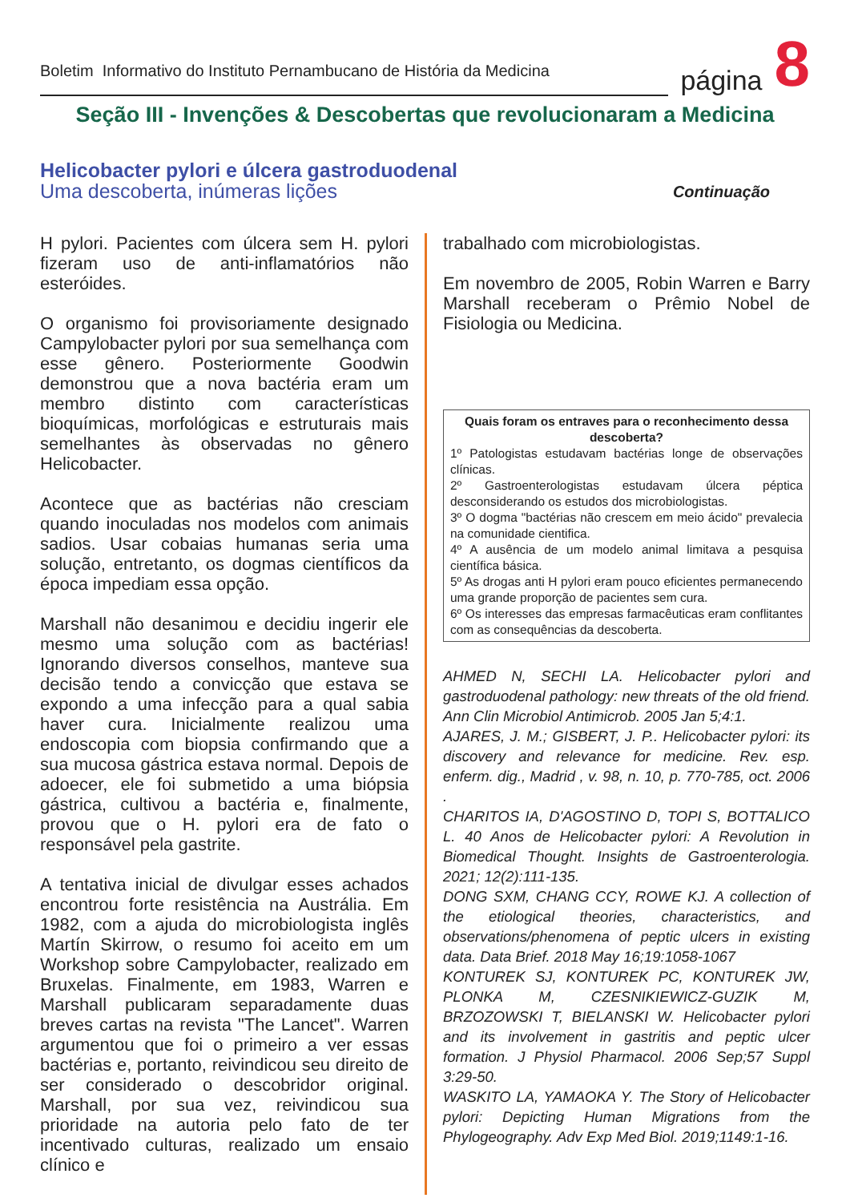Boletim Informativo do Instituto Pernambucano de História da Medicina
página 8
Seção III - Invenções & Descobertas que revolucionaram a Medicina
Helicobacter pylori e úlcera gastroduodenal
Uma descoberta, inúmeras lições
Continuação
H pylori. Pacientes com úlcera sem H. pylori fizeram uso de anti-inflamatórios não esteróides.
O organismo foi provisoriamente designado Campylobacter pylori por sua semelhança com esse gênero. Posteriormente Goodwin demonstrou que a nova bactéria eram um membro distinto com características bioquímicas, morfológicas e estruturais mais semelhantes às observadas no gênero Helicobacter.
Acontece que as bactérias não cresciam quando inoculadas nos modelos com animais sadios. Usar cobaias humanas seria uma solução, entretanto, os dogmas científicos da época impediam essa opção.
Marshall não desanimou e decidiu ingerir ele mesmo uma solução com as bactérias! Ignorando diversos conselhos, manteve sua decisão tendo a convicção que estava se expondo a uma infecção para a qual sabia haver cura. Inicialmente realizou uma endoscopia com biopsia confirmando que a sua mucosa gástrica estava normal. Depois de adoecer, ele foi submetido a uma biópsia gástrica, cultivou a bactéria e, finalmente, provou que o H. pylori era de fato o responsável pela gastrite.
A tentativa inicial de divulgar esses achados encontrou forte resistência na Austrália. Em 1982, com a ajuda do microbiologista inglês Martín Skirrow, o resumo foi aceito em um Workshop sobre Campylobacter, realizado em Bruxelas. Finalmente, em 1983, Warren e Marshall publicaram separadamente duas breves cartas na revista "The Lancet". Warren argumentou que foi o primeiro a ver essas bactérias e, portanto, reivindicou seu direito de ser considerado o descobridor original. Marshall, por sua vez, reivindicou sua prioridade na autoria pelo fato de ter incentivado culturas, realizado um ensaio clínico e
trabalhado com microbiologistas.
Em novembro de 2005, Robin Warren e Barry Marshall receberam o Prêmio Nobel de Fisiologia ou Medicina.
Quais foram os entraves para o reconhecimento dessa descoberta?
1º Patologistas estudavam bactérias longe de observações clínicas.
2º Gastroenterologistas estudavam úlcera péptica desconsiderando os estudos dos microbiologistas.
3º O dogma "bactérias não crescem em meio ácido" prevalecia na comunidade cientifica.
4º A ausência de um modelo animal limitava a pesquisa científica básica.
5º As drogas anti H pylori eram pouco eficientes permanecendo uma grande proporção de pacientes sem cura.
6º Os interesses das empresas farmacêuticas eram conflitantes com as consequências da descoberta.
AHMED N, SECHI LA. Helicobacter pylori and gastroduodenal pathology: new threats of the old friend. Ann Clin Microbiol Antimicrob. 2005 Jan 5;4:1.
AJARES, J. M.; GISBERT, J. P.. Helicobacter pylori: its discovery and relevance for medicine. Rev. esp. enferm. dig., Madrid , v. 98, n. 10, p. 770-785, oct. 2006 .
CHARITOS IA, D'AGOSTINO D, TOPI S, BOTTALICO L. 40 Anos de Helicobacter pylori: A Revolution in Biomedical Thought. Insights de Gastroenterologia. 2021; 12(2):111-135.
DONG SXM, CHANG CCY, ROWE KJ. A collection of the etiological theories, characteristics, and observations/phenomena of peptic ulcers in existing data. Data Brief. 2018 May 16;19:1058-1067
KONTUREK SJ, KONTUREK PC, KONTUREK JW, PLONKA M, CZESNIKIEWICZ-GUZIK M, BRZOZOWSKI T, BIELANSKI W. Helicobacter pylori and its involvement in gastritis and peptic ulcer formation. J Physiol Pharmacol. 2006 Sep;57 Suppl 3:29-50.
WASKITO LA, YAMAOKA Y. The Story of Helicobacter pylori: Depicting Human Migrations from the Phylogeography. Adv Exp Med Biol. 2019;1149:1-16.